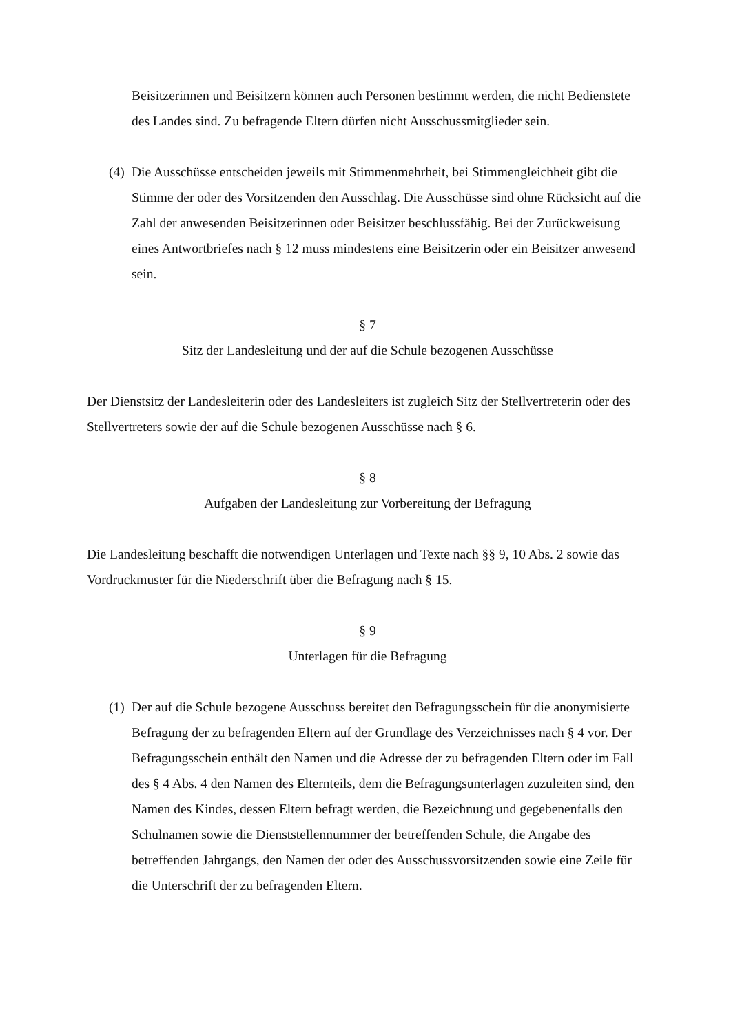Beisitzerinnen und Beisitzern können auch Personen bestimmt werden, die nicht Bedienstete des Landes sind. Zu befragende Eltern dürfen nicht Ausschussmitglieder sein.
(4)
Die Ausschüsse entscheiden jeweils mit Stimmenmehrheit, bei Stimmengleichheit gibt die Stimme der oder des Vorsitzenden den Ausschlag. Die Ausschüsse sind ohne Rücksicht auf die Zahl der anwesenden Beisitzerinnen oder Beisitzer beschlussfähig. Bei der Zurückweisung eines Antwortbriefes nach § 12 muss mindestens eine Beisitzerin oder ein Beisitzer anwesend sein.
§ 7
Sitz der Landesleitung und der auf die Schule bezogenen Ausschüsse
Der Dienstsitz der Landesleiterin oder des Landesleiters ist zugleich Sitz der Stellvertreterin oder des Stellvertreters sowie der auf die Schule bezogenen Ausschüsse nach § 6.
§ 8
Aufgaben der Landesleitung zur Vorbereitung der Befragung
Die Landesleitung beschafft die notwendigen Unterlagen und Texte nach §§ 9, 10 Abs. 2 sowie das Vordruckmuster für die Niederschrift über die Befragung nach § 15.
§ 9
Unterlagen für die Befragung
(1)
Der auf die Schule bezogene Ausschuss bereitet den Befragungsschein für die anonymisierte Befragung der zu befragenden Eltern auf der Grundlage des Verzeichnisses nach § 4 vor. Der Befragungsschein enthält den Namen und die Adresse der zu befragenden Eltern oder im Fall des § 4 Abs. 4 den Namen des Elternteils, dem die Befragungsunterlagen zuzuleiten sind, den Namen des Kindes, dessen Eltern befragt werden, die Bezeichnung und gegebenenfalls den Schulnamen sowie die Dienststellennummer der betreffenden Schule, die Angabe des betreffenden Jahrgangs, den Namen der oder des Ausschussvorsitzenden sowie eine Zeile für die Unterschrift der zu befragenden Eltern.